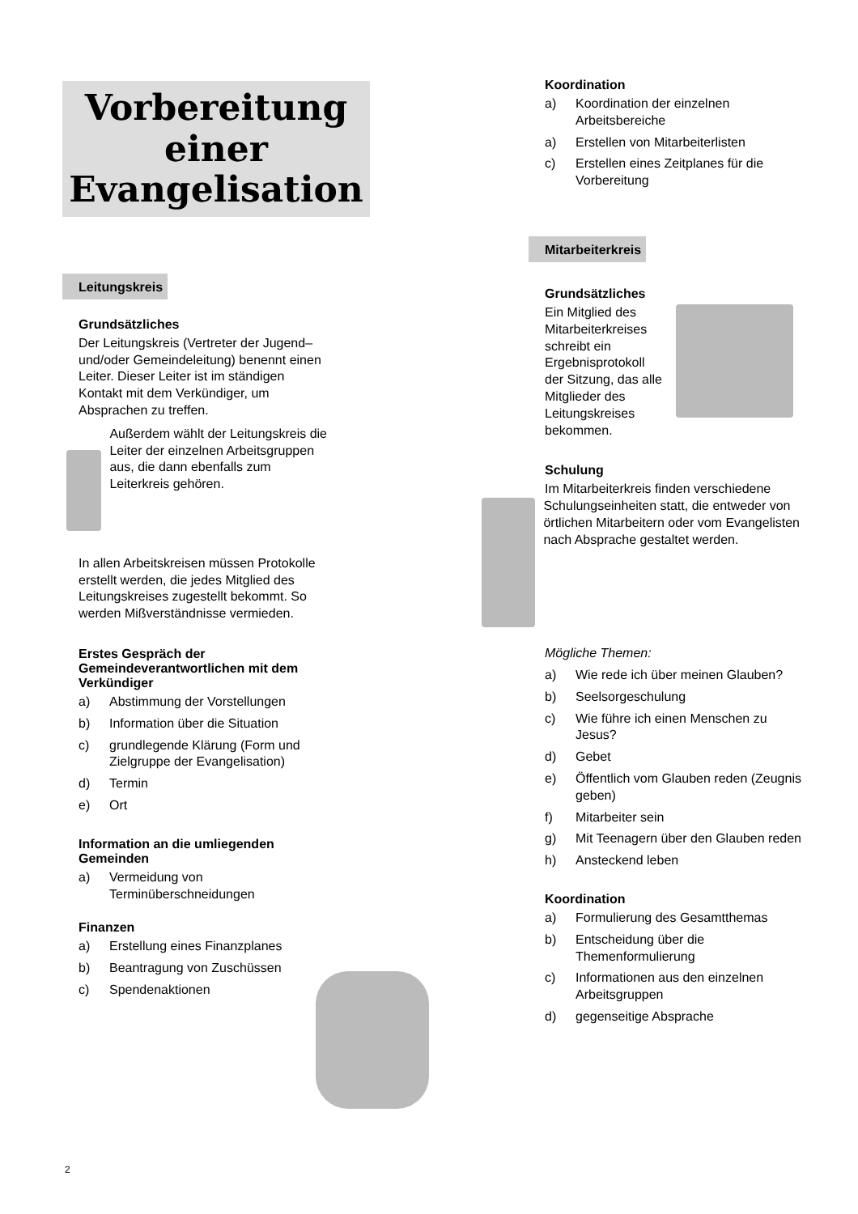Vorbereitung
einer
Evangelisation
Leitungskreis
Grundsätzliches
Der Leitungskreis (Vertreter der Jugend– und/oder Gemeindeleitung) benennt einen Leiter. Dieser Leiter ist im ständigen Kontakt mit dem Verkündiger, um Absprachen zu treffen.
Außerdem wählt der Leitungskreis die Leiter der einzelnen Arbeitsgruppen aus, die dann ebenfalls zum Leiterkreis gehören.
In allen Arbeitskreisen müssen Protokolle erstellt werden, die jedes Mitglied des Leitungskreises zugestellt bekommt. So werden Mißverständnisse vermieden.
Erstes Gespräch der Gemeindeverantwortlichen mit dem Verkündiger
a) Abstimmung der Vorstellungen
b) Information über die Situation
c) grundlegende Klärung (Form und Zielgruppe der Evangelisation)
d) Termin
e) Ort
Information an die umliegenden Gemeinden
a) Vermeidung von Terminüberschneidungen
Finanzen
a) Erstellung eines Finanzplanes
b) Beantragung von Zuschüssen
c) Spendenaktionen
Koordination
a) Koordination der einzelnen Arbeitsbereiche
a) Erstellen von Mitarbeiterlisten
c) Erstellen eines Zeitplanes für die Vorbereitung
Mitarbeiterkreis
Grundsätzliches
Ein Mitglied des Mitarbeiterkreises schreibt ein Ergebnisprotokoll der Sitzung, das alle Mitglieder des Leitungskreises bekommen.
Schulung
Im Mitarbeiterkreis finden verschiedene
Schulungseinheiten statt, die entweder von örtlichen Mitarbeitern oder vom Evangelisten nach Absprache gestaltet werden.
Mögliche Themen:
a) Wie rede ich über meinen Glauben?
b) Seelsorgeschulung
c) Wie führe ich einen Menschen zu Jesus?
d) Gebet
e) Öffentlich vom Glauben reden (Zeugnis geben)
f) Mitarbeiter sein
g) Mit Teenagern über den Glauben reden
h) Ansteckend leben
Koordination
a) Formulierung des Gesamtthemas
b) Entscheidung über die Themenformulierung
c) Informationen aus den einzelnen Arbeitsgruppen
d) gegenseitige Absprache
2